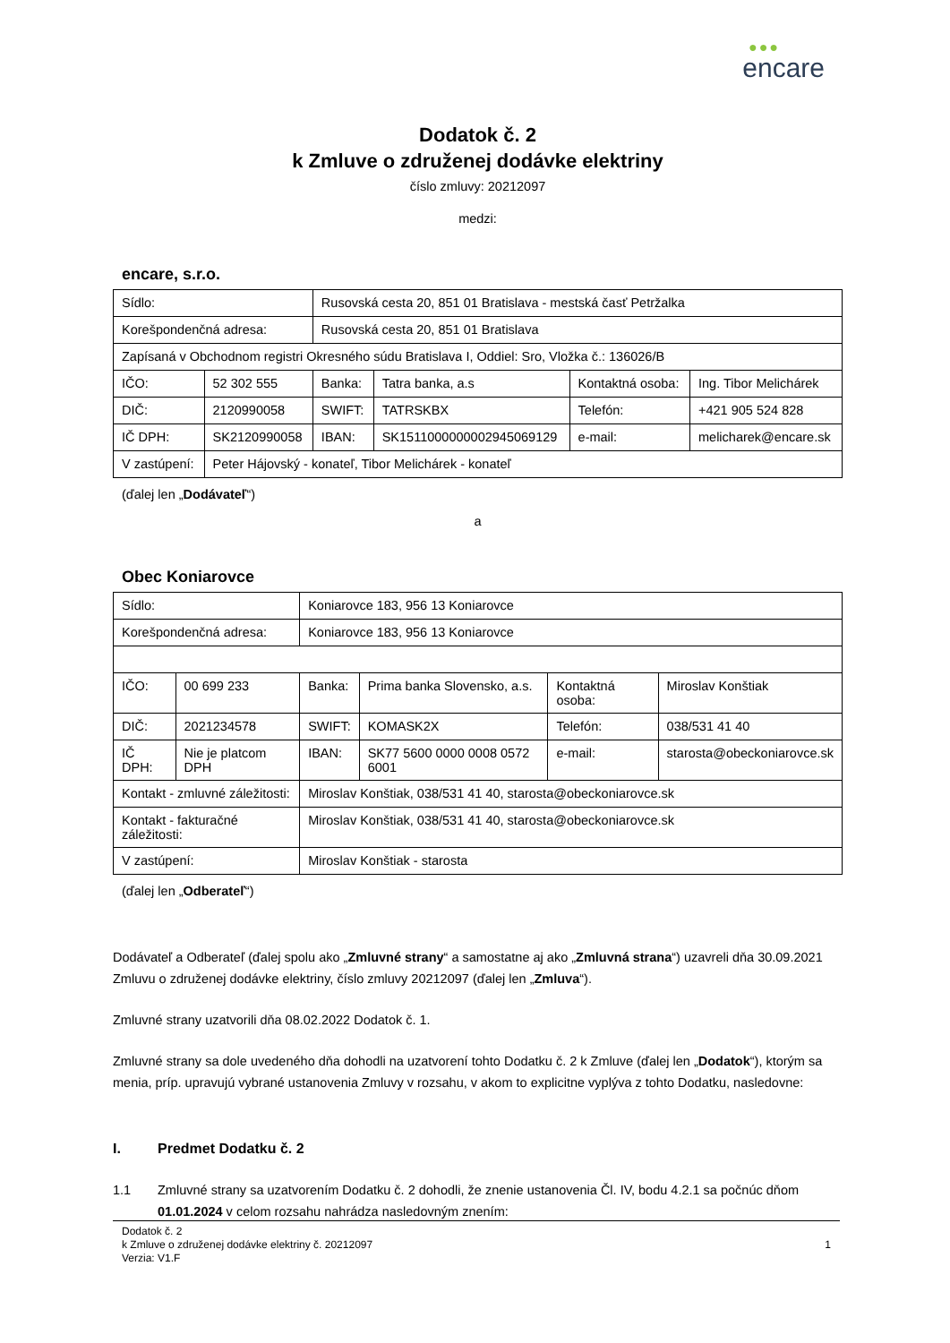●●●
encare
Dodatok č. 2
k Zmluve o združenej dodávke elektriny
číslo zmluvy: 20212097
medzi:
encare, s.r.o.
| Sídlo: | | Rusovská cesta 20, 851 01 Bratislava - mestská časť Petržalka | | | |
| Korešpondenčná adresa: | | Rusovská cesta 20, 851 01 Bratislava | | | |
| Zapísaná v Obchodnom registri Okresného súdu Bratislava I, Oddiel: Sro, Vložka č.: 136026/B | | | | | |
| IČO: | 52 302 555 | Banka: | Tatra banka, a.s | Kontaktná osoba: | Ing. Tibor Melichárek |
| DIČ: | 2120990058 | SWIFT: | TATRSKBX | Telefón: | +421 905 524 828 |
| IČ DPH: | SK2120990058 | IBAN: | SK1511000000002945069129 | e-mail: | melicharek@encare.sk |
| V zastúpení: | Peter Hájovský - konateľ, Tibor Melichárek - konateľ | | | | |
(ďalej len „Dodávateľ“)
a
Obec Koniarovce
| Sídlo: | | Koniarovce 183, 956 13 Koniarovce | | | |
| Korešpondenčná adresa: | | Koniarovce 183, 956 13 Koniarovce | | | |
| IČO: | 00 699 233 | Banka: | Prima banka Slovensko, a.s. | Kontaktná osoba: | Miroslav Konštiak |
| DIČ: | 2021234578 | SWIFT: | KOMASK2X | Telefón: | 038/531 41 40 |
| IČ DPH: | Nie je platcom DPH | IBAN: | SK77 5600 0000 0008 0572 6001 | e-mail: | starosta@obeckoniarovce.sk |
| Kontakt - zmluvné záležitosti: | | Miroslav Konštiak, 038/531 41 40, starosta@obeckoniarovce.sk | | | |
| Kontakt - fakturačné záležitosti: | | Miroslav Konštiak, 038/531 41 40, starosta@obeckoniarovce.sk | | | |
| V zastúpení: | | Miroslav Konštiak - starosta | | | |
(ďalej len „Odberateľ“)
Dodávateľ a Odberateľ (ďalej spolu ako „Zmluvné strany“ a samostatne aj ako „Zmluvná strana“) uzavreli dňa 30.09.2021 Zmluvu o združenej dodávke elektriny, číslo zmluvy 20212097 (ďalej len „Zmluva“).
Zmluvné strany uzatvorili dňa 08.02.2022 Dodatok č. 1.
Zmluvné strany sa dole uvedeného dňa dohodli na uzatvorení tohto Dodatku č. 2 k Zmluve (ďalej len „Dodatok“), ktorým sa menia, príp. upravujú vybrané ustanovenia Zmluvy v rozsahu, v akom to explicitne vyplýva z tohto Dodatku, nasledovne:
I. Predmet Dodatku č. 2
1.1 Zmluvné strany sa uzatvorením Dodatku č. 2 dohodli, že znenie ustanovenia Čl. IV, bodu 4.2.1 sa počnúc dňom 01.01.2024 v celom rozsahu nahrádza nasledovným znením:
Dodatok č. 2
k Zmluve o združenej dodávke elektriny č. 20212097
Verzia: V1.F 1